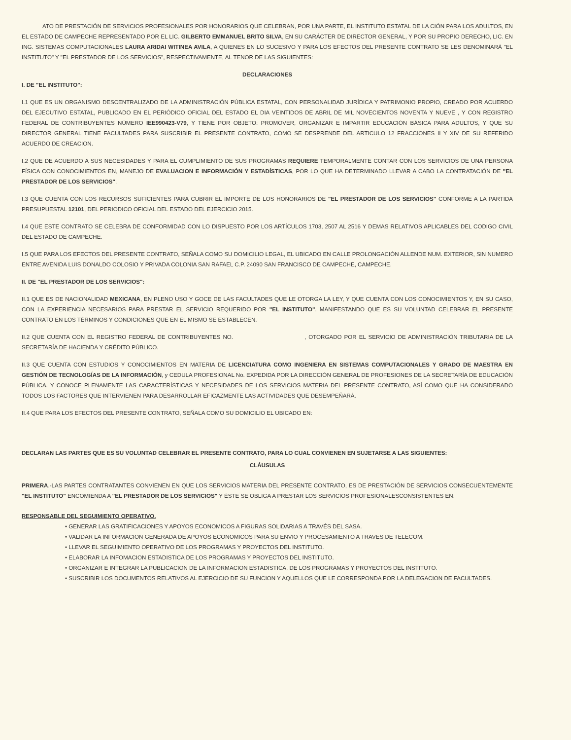ATO DE PRESTACIÓN DE SERVICIOS PROFESIONALES POR HONORARIOS QUE CELEBRAN, POR UNA PARTE, EL INSTITUTO ESTATAL DE LA CIÓN PARA LOS ADULTOS, EN EL ESTADO DE CAMPECHE REPRESENTADO POR EL LIC. GILBERTO EMMANUEL BRITO SILVA, EN SU CARÁCTER DE DIRECTOR GENERAL, Y POR SU PROPIO DERECHO, LIC. EN ING. SISTEMAS COMPUTACIONALES LAURA ARIDAI WITINEA AVILA, A QUIENES EN LO SUCESIVO Y PARA LOS EFECTOS DEL PRESENTE CONTRATO SE LES DENOMINARÁ "EL INSTITUTO" Y "EL PRESTADOR DE LOS SERVICIOS", RESPECTIVAMENTE, AL TENOR DE LAS SIGUIENTES:
DECLARACIONES
I. DE "EL INSTITUTO":
I.1 QUE ES UN ORGANISMO DESCENTRALIZADO DE LA ADMINISTRACIÓN PÚBLICA ESTATAL, CON PERSONALIDAD JURÍDICA Y PATRIMONIO PROPIO, CREADO POR ACUERDO DEL EJECUTIVO ESTATAL, PUBLICADO EN EL PERIÓDICO OFICIAL DEL ESTADO EL DIA VEINTIDOS DE ABRIL DE MIL NOVECIENTOS NOVENTA Y NUEVE , Y CON REGISTRO FEDERAL DE CONTRIBUYENTES NÚMERO IEE990423-V79, Y TIENE POR OBJETO: PROMOVER, ORGANIZAR E IMPARTIR EDUCACIÒN BÀSICA PARA ADULTOS, Y QUE SU DIRECTOR GENERAL TIENE FACULTADES PARA SUSCRIBIR EL PRESENTE CONTRATO, COMO SE DESPRENDE DEL ARTICULO 12 FRACCIONES II Y XIV DE SU REFERIDO ACUERDO DE CREACION.
I.2 QUE DE ACUERDO A SUS NECESIDADES Y PARA EL CUMPLIMIENTO DE SUS PROGRAMAS REQUIERE TEMPORALMENTE CONTAR CON LOS SERVICIOS DE UNA PERSONA FÍSICA CON CONOCIMIENTOS EN, MANEJO DE EVALUACION E INFORMACIÓN Y ESTADÍSTICAS, POR LO QUE HA DETERMINADO LLEVAR A CABO LA CONTRATACIÓN DE "EL PRESTADOR DE LOS SERVICIOS".
I.3 QUE CUENTA CON LOS RECURSOS SUFICIENTES PARA CUBRIR EL IMPORTE DE LOS HONORARIOS DE "EL PRESTADOR DE LOS SERVICIOS" CONFORME A LA PARTIDA PRESUPUESTAL 12101, DEL PERIODICO OFICIAL DEL ESTADO DEL EJERCICIO 2015.
I.4 QUE ESTE CONTRATO SE CELEBRA DE CONFORMIDAD CON LO DISPUESTO POR LOS ARTÍCULOS 1703, 2507 AL 2516 Y DEMAS RELATIVOS APLICABLES DEL CODIGO CIVIL DEL ESTADO DE CAMPECHE.
I.5 QUE PARA LOS EFECTOS DEL PRESENTE CONTRATO, SEÑALA COMO SU DOMICILIO LEGAL, EL UBICADO EN CALLE PROLONGACIÓN ALLENDE NUM. EXTERIOR, SIN NUMERO ENTRE AVENIDA LUIS DONALDO COLOSIO Y PRIVADA COLONIA SAN RAFAEL C.P. 24090 SAN FRANCISCO DE CAMPECHE, CAMPECHE.
II. DE "EL PRESTADOR DE LOS SERVICIOS":
II.1 QUE ES DE NACIONALIDAD MEXICANA, EN PLENO USO Y GOCE DE LAS FACULTADES QUE LE OTORGA LA LEY, Y QUE CUENTA CON LOS CONOCIMIENTOS Y, EN SU CASO, CON LA EXPERIENCIA NECESARIOS PARA PRESTAR EL SERVICIO REQUERIDO POR "EL INSTITUTO". MANIFESTANDO QUE ES SU VOLUNTAD CELEBRAR EL PRESENTE CONTRATO EN LOS TÉRMINOS Y CONDICIONES QUE EN EL MISMO SE ESTABLECEN.
II.2 QUE CUENTA CON EL REGISTRO FEDERAL DE CONTRIBUYENTES NO. , OTORGADO POR EL SERVICIO DE ADMINISTRACIÓN TRIBUTARIA DE LA SECRETARÍA DE HACIENDA Y CRÉDITO PÚBLICO.
II.3 QUE CUENTA CON ESTUDIOS Y CONOCIMIENTOS EN MATERIA DE LICENCIATURA COMO INGENIERA EN SISTEMAS COMPUTACIONALES Y GRADO DE MAESTRA EN GESTIÓN DE TECNOLOGÍAS DE LA INFORMACIÓN, y CEDULA PROFESIONAL No. EXPEDIDA POR LA DIRECCIÓN GENERAL DE PROFESIONES DE LA SECRETARÍA DE EDUCACIÓN PÚBLICA. Y CONOCE PLENAMENTE LAS CARACTERÍSTICAS Y NECESIDADES DE LOS SERVICIOS MATERIA DEL PRESENTE CONTRATO, ASÍ COMO QUE HA CONSIDERADO TODOS LOS FACTORES QUE INTERVIENEN PARA DESARROLLAR EFICAZMENTE LAS ACTIVIDADES QUE DESEMPEÑARÁ.
II.4 QUE PARA LOS EFECTOS DEL PRESENTE CONTRATO, SEÑALA COMO SU DOMICILIO EL UBICADO EN:
DECLARAN LAS PARTES QUE ES SU VOLUNTAD CELEBRAR EL PRESENTE CONTRATO, PARA LO CUAL CONVIENEN EN SUJETARSE A LAS SIGUIENTES:
CLÁUSULAS
PRIMERA.-LAS PARTES CONTRATANTES CONVIENEN EN QUE LOS SERVICIOS MATERIA DEL PRESENTE CONTRATO, ES DE PRESTACIÓN DE SERVICIOS CONSECUENTEMENTE "EL INSTITUTO" ENCOMIENDA A "EL PRESTADOR DE LOS SERVICIOS" Y ÉSTE SE OBLIGA A PRESTAR LOS SERVICIOS PROFESIONALESCONSISTENTES EN:
RESPONSABLE DEL SEGUIMIENTO OPERATIVO.
• GENERAR LAS GRATIFICACIONES Y APOYOS ECONOMICOS A FIGURAS SOLIDARIAS A TRAVÉS DEL SASA.
• VALIDAR LA INFORMACION GENERADA DE APOYOS ECONOMICOS PARA SU ENVIO Y PROCESAMIENTO A TRAVES DE TELECOM.
• LLEVAR EL SEGUIMIENTO OPERATIVO DE LOS PROGRAMAS Y PROYECTOS DEL INSTITUTO.
• ELABORAR LA INFOMACION ESTADISTICA DE LOS PROGRAMAS Y PROYECTOS DEL INSTITUTO.
• ORGANIZAR E INTEGRAR LA PUBLICACION DE LA INFORMACION ESTADISTICA, DE LOS PROGRAMAS Y PROYECTOS DEL INSTITUTO.
• SUSCRIBIR LOS DOCUMENTOS RELATIVOS AL EJERCICIO DE SU FUNCION Y AQUELLOS QUE LE CORRESPONDA POR LA DELEGACION DE FACULTADES.